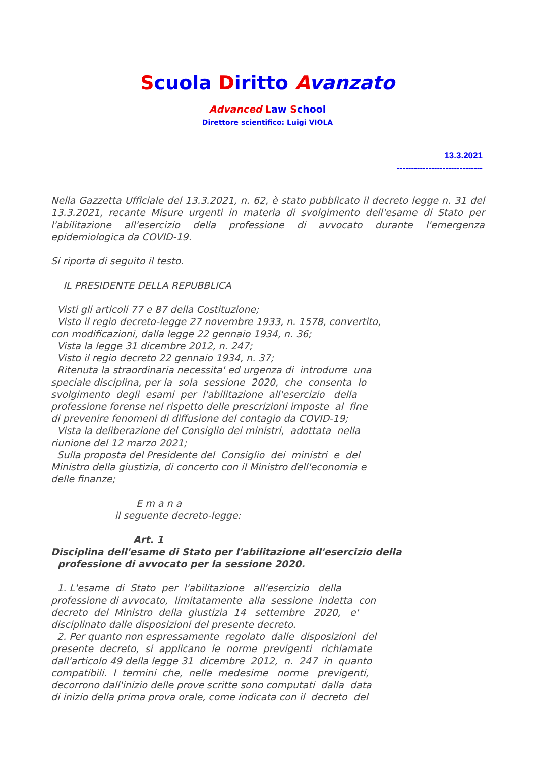Scuola Diritto Avanzato
Advanced Law School
Direttore scientifico: Luigi VIOLA
13.3.2021
------------------------------
Nella Gazzetta Ufficiale del 13.3.2021, n. 62, è stato pubblicato il decreto legge n. 31 del 13.3.2021, recante Misure urgenti in materia di svolgimento dell'esame di Stato per l'abilitazione all'esercizio della professione di avvocato durante l'emergenza epidemiologica da COVID-19.
Si riporta di seguito il testo.
    IL PRESIDENTE DELLA REPUBBLICA

  Visti gli articoli 77 e 87 della Costituzione;
  Visto il regio decreto-legge 27 novembre 1933, n. 1578, convertito,
con modificazioni, dalla legge 22 gennaio 1934, n. 36;
  Vista la legge 31 dicembre 2012, n. 247;
  Visto il regio decreto 22 gennaio 1934, n. 37;
  Ritenuta la straordinaria necessita' ed urgenza di  introdurre  una
speciale disciplina, per la  sola  sessione  2020,  che  consenta  lo
svolgimento  degli  esami  per  l'abilitazione  all'esercizio   della
professione forense nel rispetto delle prescrizioni imposte  al  fine
di prevenire fenomeni di diffusione del contagio da COVID-19;
  Vista la deliberazione del Consiglio dei ministri,  adottata  nella
riunione del 12 marzo 2021;
  Sulla proposta del Presidente del  Consiglio  dei  ministri  e  del
Ministro della giustizia, di concerto con il Ministro dell'economia e
delle finanze;

                            E m a n a
                     il seguente decreto-legge:

                           Art. 1
Disciplina dell'esame di Stato per l'abilitazione all'esercizio della
  professione di avvocato per la sessione 2020.

  1. L'esame  di  Stato  per  l'abilitazione   all'esercizio   della
professione di avvocato,  limitatamente  alla  sessione  indetta  con
decreto  del  Ministro  della  giustizia  14   settembre   2020,   e'
disciplinato dalle disposizioni del presente decreto.
  2. Per quanto non espressamente  regolato  dalle  disposizioni  del
presente  decreto,  si  applicano  le  norme  previgenti   richiamate
dall'articolo 49 della legge 31  dicembre  2012,  n.  247  in  quanto
compatibili.  I  termini  che,  nelle  medesime   norme   previgenti,
decorrono dall'inizio delle prove scritte sono computati  dalla  data
di inizio della prima prova orale, come indicata con il  decreto  del